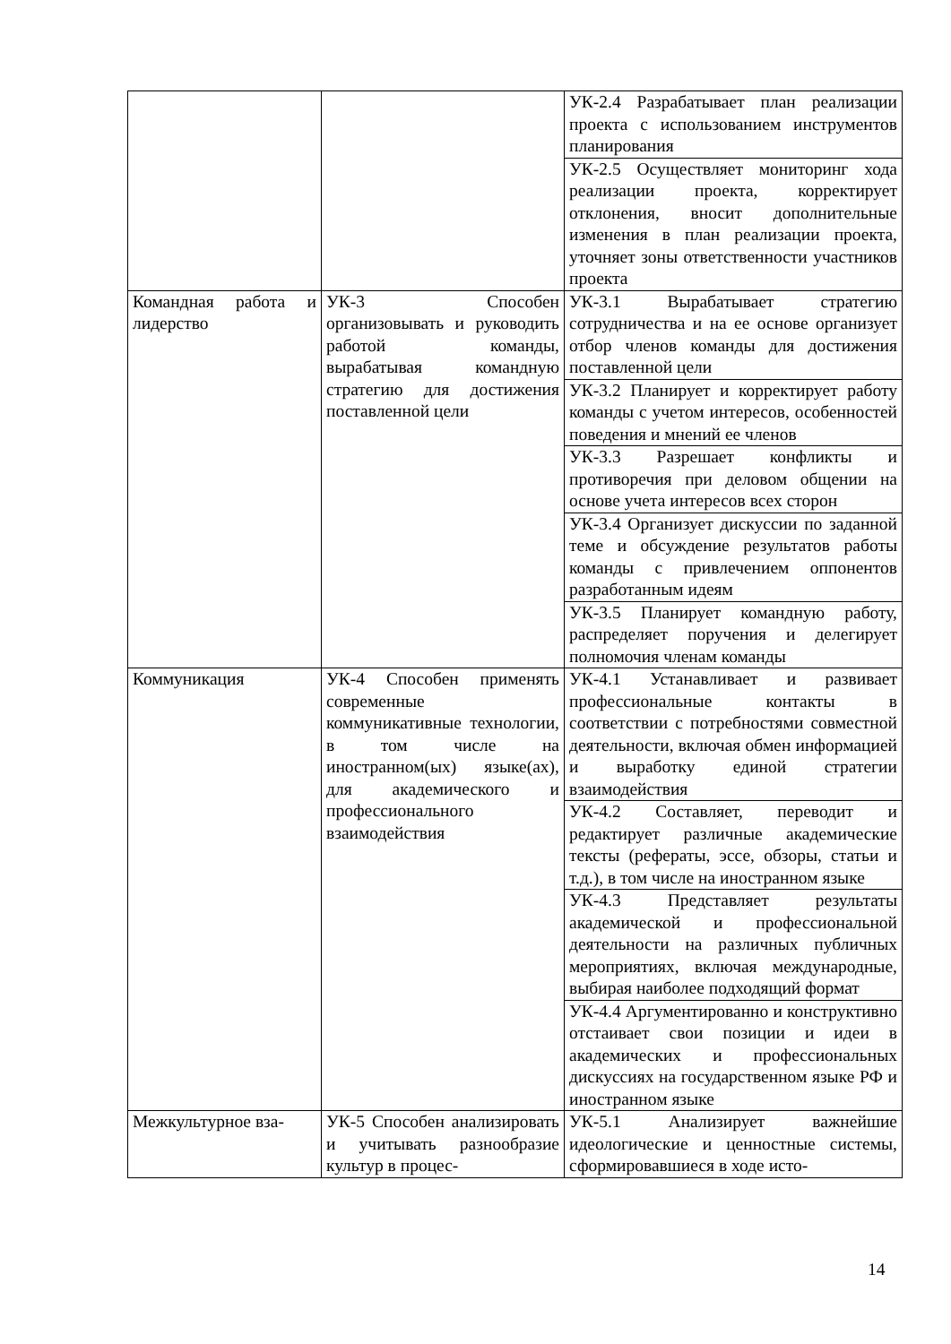| | | УК-2.4 Разрабатывает план реализации проекта с использованием инструментов планирования |
| | | УК-2.5 Осуществляет мониторинг хода реализации проекта, корректирует отклонения, вносит дополнительные изменения в план реализации проекта, уточняет зоны ответственности участников проекта |
| Командная работа и лидерство | УК-3 Способен организовывать и руководить работой команды, вырабатывая командную стратегию для достижения поставленной цели | УК-3.1 Вырабатывает стратегию сотрудничества и на ее основе организует отбор членов команды для достижения поставленной цели |
| | | УК-3.2 Планирует и корректирует работу команды с учетом интересов, особенностей поведения и мнений ее членов |
| | | УК-3.3 Разрешает конфликты и противоречия при деловом общении на основе учета интересов всех сторон |
| | | УК-3.4 Организует дискуссии по заданной теме и обсуждение результатов работы команды с привлечением оппонентов разработанным идеям |
| | | УК-3.5 Планирует командную работу, распределяет поручения и делегирует полномочия членам команды |
| Коммуникация | УК-4 Способен применять современные коммуникативные технологии, в том числе на иностранном(ых) языке(ах), для академического и профессионального взаимодействия | УК-4.1 Устанавливает и развивает профессиональные контакты в соответствии с потребностями совместной деятельности, включая обмен информацией и выработку единой стратегии взаимодействия |
| | | УК-4.2 Составляет, переводит и редактирует различные академические тексты (рефераты, эссе, обзоры, статьи и т.д.), в том числе на иностранном языке |
| | | УК-4.3 Представляет результаты академической и профессиональной деятельности на различных публичных мероприятиях, включая международные, выбирая наиболее подходящий формат |
| | | УК-4.4 Аргументированно и конструктивно отстаивает свои позиции и идеи в академических и профессиональных дискуссиях на государственном языке РФ и иностранном языке |
| Межкультурное вза- | УК-5 Способен анализировать и учитывать разнообразие культур в процес- | УК-5.1 Анализирует важнейшие идеологические и ценностные системы, сформировавшиеся в ходе исто- |
14